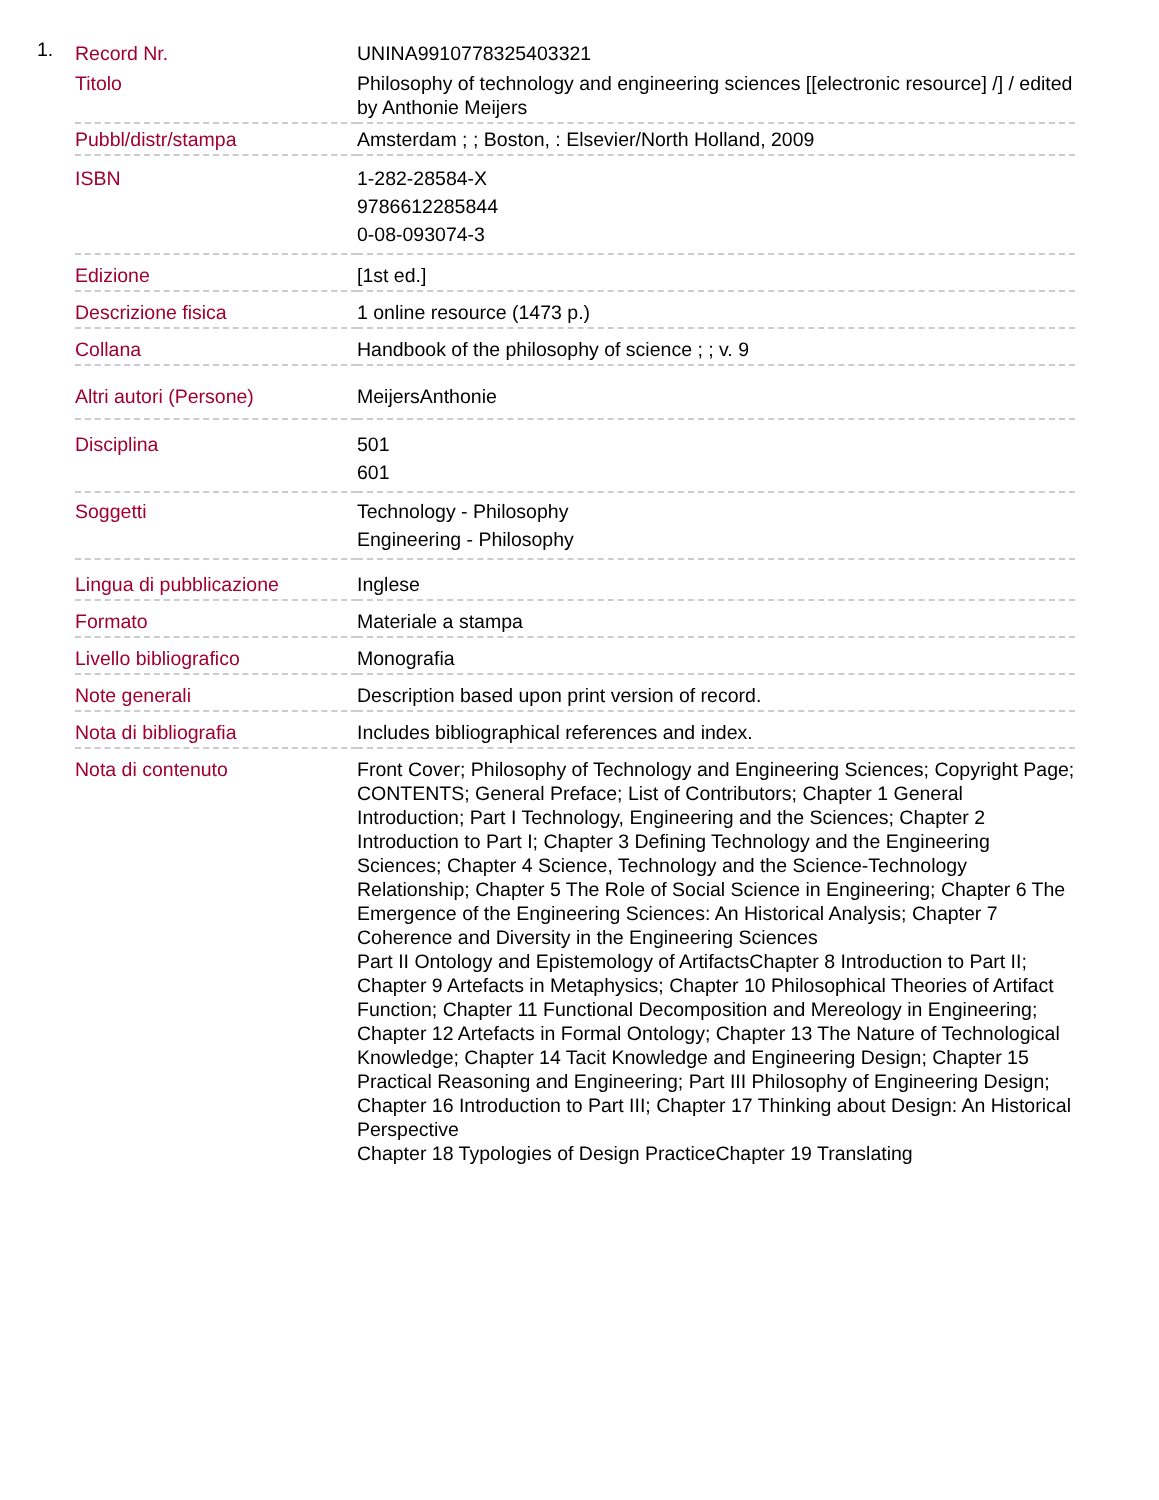1.
| Record Nr. | UNINA9910778325403321 |
| Titolo | Philosophy of technology and engineering sciences [[electronic resource] /] / edited by Anthonie Meijers |
| Pubbl/distr/stampa | Amsterdam ; ; Boston, : Elsevier/North Holland, 2009 |
| ISBN | 1-282-28584-X 9786612285844 0-08-093074-3 |
| Edizione | [1st ed.] |
| Descrizione fisica | 1 online resource (1473 p.) |
| Collana | Handbook of the philosophy of science ; ; v. 9 |
| Altri autori (Persone) | MeijersAnthonie |
| Disciplina | 501 601 |
| Soggetti | Technology - Philosophy Engineering - Philosophy |
| Lingua di pubblicazione | Inglese |
| Formato | Materiale a stampa |
| Livello bibliografico | Monografia |
| Note generali | Description based upon print version of record. |
| Nota di bibliografia | Includes bibliographical references and index. |
| Nota di contenuto | Front Cover; Philosophy of Technology and Engineering Sciences; Copyright Page; CONTENTS; General Preface; List of Contributors; Chapter 1 General Introduction; Part I Technology, Engineering and the Sciences; Chapter 2 Introduction to Part I; Chapter 3 Defining Technology and the Engineering Sciences; Chapter 4 Science, Technology and the Science-Technology Relationship; Chapter 5 The Role of Social Science in Engineering; Chapter 6 The Emergence of the Engineering Sciences: An Historical Analysis; Chapter 7 Coherence and Diversity in the Engineering Sciences Part II Ontology and Epistemology of ArtifactsChapter 8 Introduction to Part II; Chapter 9 Artefacts in Metaphysics; Chapter 10 Philosophical Theories of Artifact Function; Chapter 11 Functional Decomposition and Mereology in Engineering; Chapter 12 Artefacts in Formal Ontology; Chapter 13 The Nature of Technological Knowledge; Chapter 14 Tacit Knowledge and Engineering Design; Chapter 15 Practical Reasoning and Engineering; Part III Philosophy of Engineering Design; Chapter 16 Introduction to Part III; Chapter 17 Thinking about Design: An Historical Perspective Chapter 18 Typologies of Design PracticeChapter 19 Translating |